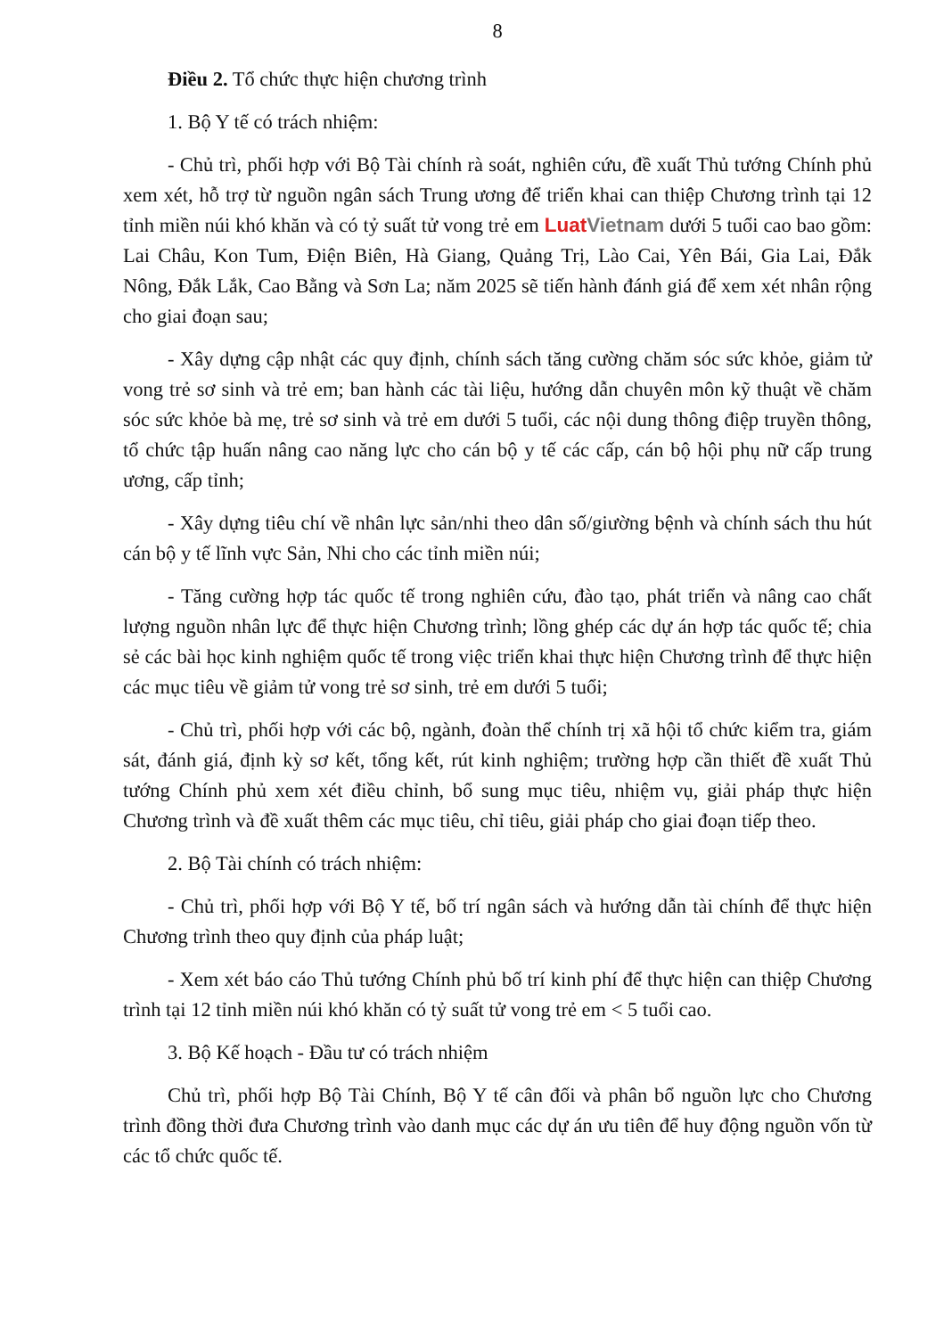8
Điều 2. Tổ chức thực hiện chương trình
1. Bộ Y tế có trách nhiệm:
- Chủ trì, phối hợp với Bộ Tài chính rà soát, nghiên cứu, đề xuất Thủ tướng Chính phủ xem xét, hỗ trợ từ nguồn ngân sách Trung ương để triển khai can thiệp Chương trình tại 12 tỉnh miền núi khó khăn và có tỷ suất tử vong trẻ em LuatVietnam dưới 5 tuổi cao bao gồm: Lai Châu, Kon Tum, Điện Biên, Hà Giang, Quảng Trị, Lào Cai, Yên Bái, Gia Lai, Đắk Nông, Đắk Lắk, Cao Bằng và Sơn La; năm 2025 sẽ tiến hành đánh giá để xem xét nhân rộng cho giai đoạn sau;
- Xây dựng cập nhật các quy định, chính sách tăng cường chăm sóc sức khỏe, giảm tử vong trẻ sơ sinh và trẻ em; ban hành các tài liệu, hướng dẫn chuyên môn kỹ thuật về chăm sóc sức khỏe bà mẹ, trẻ sơ sinh và trẻ em dưới 5 tuổi, các nội dung thông điệp truyền thông, tổ chức tập huấn nâng cao năng lực cho cán bộ y tế các cấp, cán bộ hội phụ nữ cấp trung ương, cấp tỉnh;
- Xây dựng tiêu chí về nhân lực sản/nhi theo dân số/giường bệnh và chính sách thu hút cán bộ y tế lĩnh vực Sản, Nhi cho các tỉnh miền núi;
- Tăng cường hợp tác quốc tế trong nghiên cứu, đào tạo, phát triển và nâng cao chất lượng nguồn nhân lực để thực hiện Chương trình; lồng ghép các dự án hợp tác quốc tế; chia sẻ các bài học kinh nghiệm quốc tế trong việc triển khai thực hiện Chương trình để thực hiện các mục tiêu về giảm tử vong trẻ sơ sinh, trẻ em dưới 5 tuổi;
- Chủ trì, phối hợp với các bộ, ngành, đoàn thể chính trị xã hội tổ chức kiểm tra, giám sát, đánh giá, định kỳ sơ kết, tổng kết, rút kinh nghiệm; trường hợp cần thiết đề xuất Thủ tướng Chính phủ xem xét điều chỉnh, bổ sung mục tiêu, nhiệm vụ, giải pháp thực hiện Chương trình và đề xuất thêm các mục tiêu, chỉ tiêu, giải pháp cho giai đoạn tiếp theo.
2. Bộ Tài chính có trách nhiệm:
- Chủ trì, phối hợp với Bộ Y tế, bố trí ngân sách và hướng dẫn tài chính để thực hiện Chương trình theo quy định của pháp luật;
- Xem xét báo cáo Thủ tướng Chính phủ bố trí kinh phí để thực hiện can thiệp Chương trình tại 12 tỉnh miền núi khó khăn có tỷ suất tử vong trẻ em < 5 tuổi cao.
3. Bộ Kế hoạch - Đầu tư có trách nhiệm
Chủ trì, phối hợp Bộ Tài Chính, Bộ Y tế cân đối và phân bổ nguồn lực cho Chương trình đồng thời đưa Chương trình vào danh mục các dự án ưu tiên để huy động nguồn vốn từ các tổ chức quốc tế.